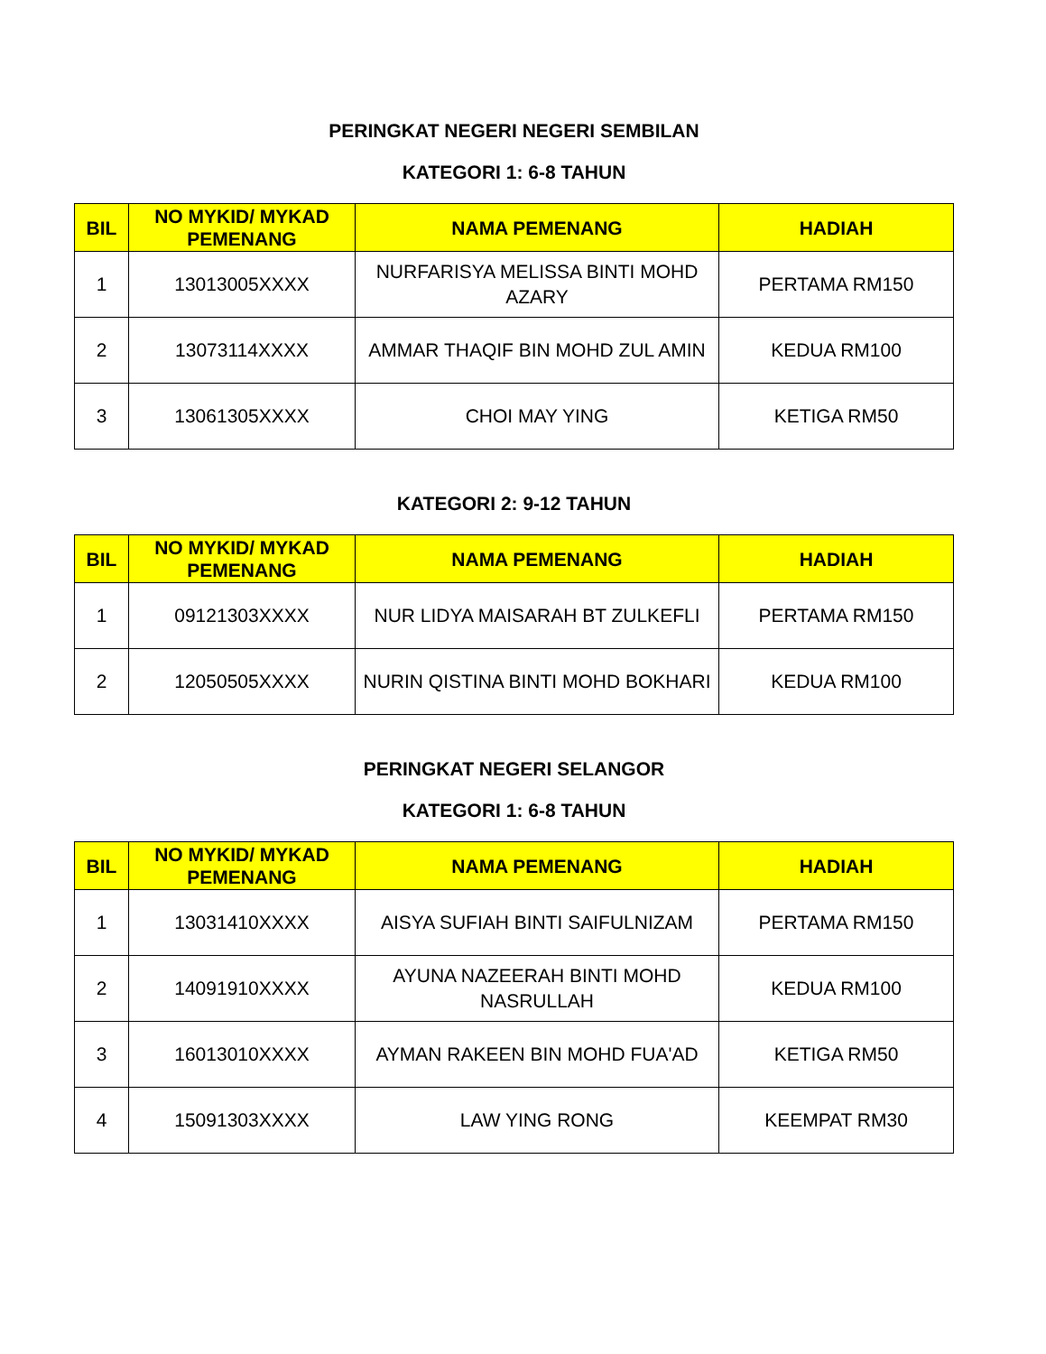PERINGKAT NEGERI NEGERI SEMBILAN
KATEGORI 1: 6-8 TAHUN
| BIL | NO MYKID/ MYKAD PEMENANG | NAMA PEMENANG | HADIAH |
| --- | --- | --- | --- |
| 1 | 13013005XXXX | NURFARISYA MELISSA BINTI MOHD AZARY | PERTAMA RM150 |
| 2 | 13073114XXXX | AMMAR THAQIF BIN MOHD ZUL AMIN | KEDUA RM100 |
| 3 | 13061305XXXX | CHOI MAY YING | KETIGA RM50 |
KATEGORI 2: 9-12 TAHUN
| BIL | NO MYKID/ MYKAD PEMENANG | NAMA PEMENANG | HADIAH |
| --- | --- | --- | --- |
| 1 | 09121303XXXX | NUR LIDYA MAISARAH BT ZULKEFLI | PERTAMA RM150 |
| 2 | 12050505XXXX | NURIN QISTINA BINTI MOHD BOKHARI | KEDUA RM100 |
PERINGKAT NEGERI SELANGOR
KATEGORI 1: 6-8 TAHUN
| BIL | NO MYKID/ MYKAD PEMENANG | NAMA PEMENANG | HADIAH |
| --- | --- | --- | --- |
| 1 | 13031410XXXX | AISYA SUFIAH BINTI SAIFULNIZAM | PERTAMA RM150 |
| 2 | 14091910XXXX | AYUNA NAZEERAH BINTI MOHD NASRULLAH | KEDUA RM100 |
| 3 | 16013010XXXX | AYMAN RAKEEN BIN MOHD FUA'AD | KETIGA RM50 |
| 4 | 15091303XXXX | LAW YING RONG | KEEMPAT RM30 |